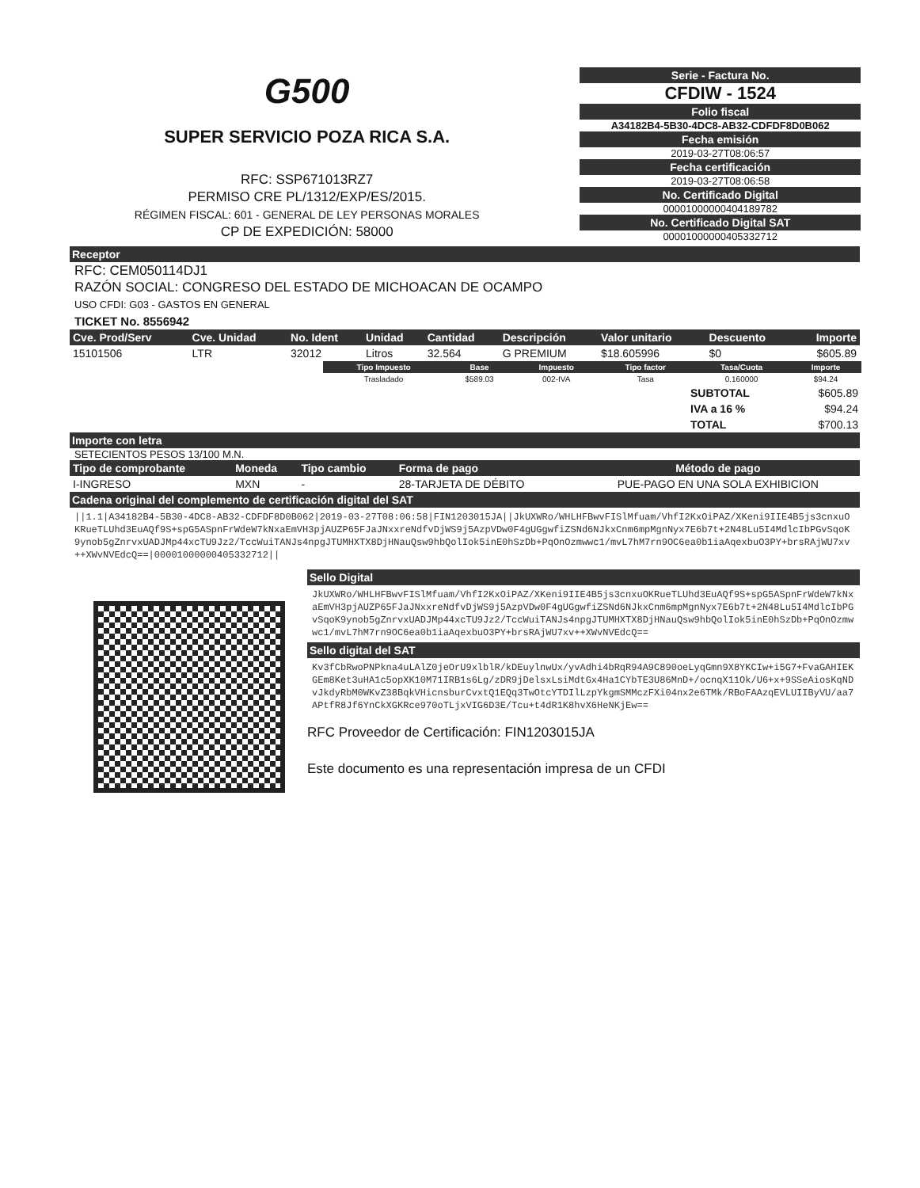G500
SUPER SERVICIO POZA RICA S.A.
RFC: SSP671013RZ7
PERMISO CRE PL/1312/EXP/ES/2015.
RÉGIMEN FISCAL: 601 - GENERAL DE LEY PERSONAS MORALES
CP DE EXPEDICIÓN: 58000
Serie - Factura No.
CFDIW - 1524
Folio fiscal
A34182B4-5B30-4DC8-AB32-CDFDF8D0B062
Fecha emisión
2019-03-27T08:06:57
Fecha certificación
2019-03-27T08:06:58
No. Certificado Digital
00001000000404189782
No. Certificado Digital SAT
00001000000405332712
Receptor
RFC: CEM050114DJ1
RAZÓN SOCIAL: CONGRESO DEL ESTADO DE MICHOACAN DE OCAMPO
USO CFDI: G03 - GASTOS EN GENERAL
TICKET No. 8556942
| Cve. Prod/Serv | Cve. Unidad | No. Ident | Unidad | Cantidad | Descripción | Valor unitario | Descuento | Importe |
| --- | --- | --- | --- | --- | --- | --- | --- | --- |
| 15101506 | LTR | 32012 | Litros | 32.564 | G PREMIUM | $18.605996 | $0 | $605.89 |
| Tipo Impuesto | Base | Impuesto | Tipo factor | Tasa/Cuota | Importe |
| --- | --- | --- | --- | --- | --- |
| Trasladado | $589.03 | 002-IVA | Tasa | 0.160000 | $94.24 |
| SUBTOTAL | $605.89 |
| IVA a 16 % | $94.24 |
| TOTAL | $700.13 |
Importe con letra
SETECIENTOS PESOS 13/100 M.N.
| Tipo de comprobante | Moneda | Tipo cambio | Forma de pago | Método de pago |
| --- | --- | --- | --- | --- |
| I-INGRESO | MXN | - | 28-TARJETA DE DÉBITO | PUE-PAGO EN UNA SOLA EXHIBICION |
Cadena original del complemento de certificación digital del SAT
||1.1|A34182B4-5B30-4DC8-AB32-CDFDF8D0B062|2019-03-27T08:06:58|FIN1203015JA||JkUXWRo/WHLHFBwvFISlMfuam/VhfI2KxOiPAZ/XKeni9IIE4B5js3cnxuOKRueTLUhd3EuAQf9S+spG5ASpnFrWdeW7kNxaEmVH3pjAUZP65FJaJNxxreNdfvDjWS9j5AzpVDw0F4gUGgwfiZSNd6NJkxCnm6mpMgnNyx7E6b7t+2N48Lu5I4MdlcIbPGvSqoK9ynob5gZnrvxUADJMp44xcTU9Jz2/TccWuiTANJs4npgJTUMHXTX8DjHNauQsw9hbQolIok5inE0hSzDb+PqOnOzmwwc1/mvL7hM7rn9OC6ea0b1iaAqexbuO3PY+brsRAjWU7xv++XWvNVEdcQ==|00001000000405332712||
Sello Digital
JkUXWRo/WHLHFBwvFISlMfuam/VhfI2KxOiPAZ/XKeni9IIE4B5js3cnxuOKRueTLUhd3EuAQf9S+spG5ASpnFrWdeW7kNxaEmVH3pjAUZP65FJaJNxxreNdfvDjWS9j5AzpVDw0F4gUGgwfiZSNd6NJkxCnm6mpMgnNyx7E6b7t+2N48Lu5I4MdlcIbPGvSqoK9ynob5gZnrvxUADJMp44xcTU9Jz2/TccWuiTANJs4npgJTUMHXTX8DjHNauQsw9hbQolIok5inE0hSzDb+PqOnOzmwwc1/mvL7hM7rn9OC6ea0b1iaAqexbuO3PY+brsRAjWU7xv++XWvNVEdcQ==
Sello digital del SAT
Kv3fCbRwoPNPkna4uLAlZ0jeOrU9xlblR/kDEuylnwUx/yvAdhi4bRqR94A9C890oeLyqGmn9X8YKCIw+i5G7+FvaGAHIEKGEm8Ket3uHA1c5opXK10M71IRB1s6Lg/zDR9jDelsxLsiMdtGx4Ha1CYbTE3U86MnD+/ocnqX11Ok/U6+x+9SSeAiosKqNDvJkdyRbM0WKvZ38BqkVHicnsburCvxtQ1EQq3TwOtcYTDIlLzpYkgmSMMczFXi04nx2e6TMk/RBoFAAzqEVLUIIByVU/aa7APtfR8Jf6YnCkXGKRce970oTLjxVIG6D3E/Tcu+t4dR1K8hvX6HeNKjEw==
RFC Proveedor de Certificación: FIN1203015JA
Este documento es una representación impresa de un CFDI